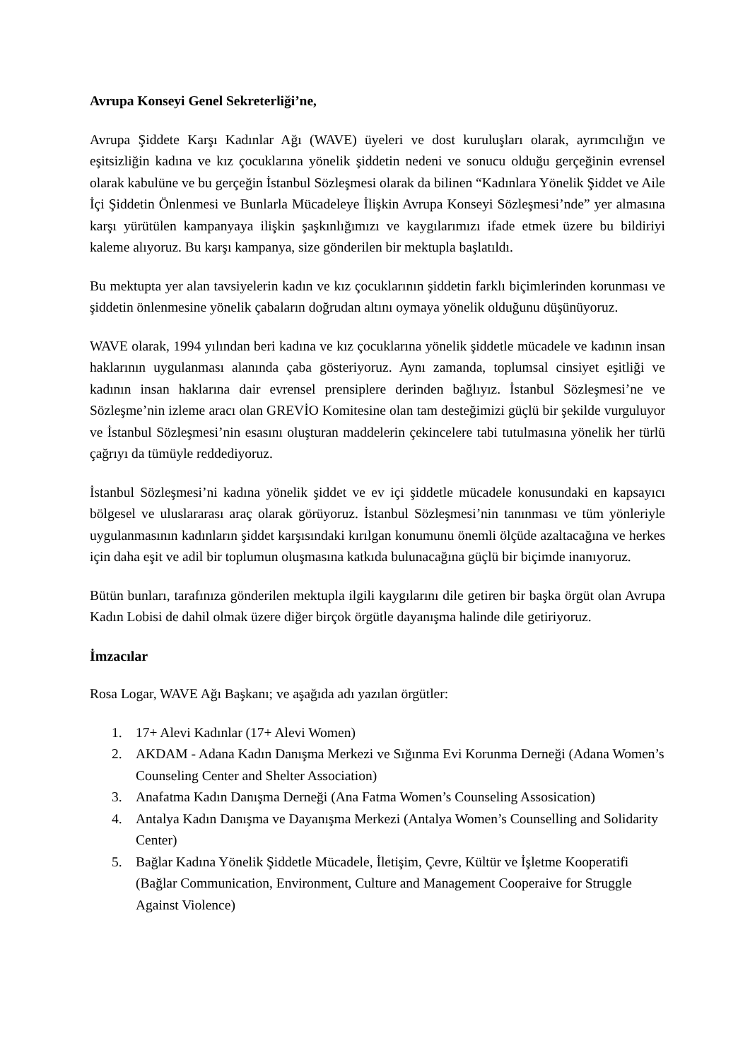Avrupa Konseyi Genel Sekreterliği’ne,
Avrupa Şiddete Karşı Kadınlar Ağı (WAVE) üyeleri ve dost kuruluşları olarak, ayrımcılığın ve eşitsizliğin kadına ve kız çocuklarına yönelik şiddetin nedeni ve sonucu olduğu gerçeğinin evrensel olarak kabulüne ve bu gerçeğin İstanbul Sözleşmesi olarak da bilinen “Kadınlara Yönelik Şiddet ve Aile İçi Şiddetin Önlenmesi ve Bunlarla Mücadeleye İlişkin Avrupa Konseyi Sözleşmesi’nde” yer almasına karşı yürütülen kampanyaya ilişkin şaşkınlığımızı ve kaygılarımızı ifade etmek üzere bu bildiriyi kaleme alıyoruz. Bu karşı kampanya, size gönderilen bir mektupla başlatıldı.
Bu mektupta yer alan tavsiyelerin kadın ve kız çocuklarının şiddetin farklı biçimlerinden korunması ve şiddetin önlenmesine yönelik çabaların doğrudan altını oymaya yönelik olduğunu düşünüyoruz.
WAVE olarak, 1994 yılından beri kadına ve kız çocuklarına yönelik şiddetle mücadele ve kadının insan haklarının uygulanması alanında çaba gösteriyoruz. Aynı zamanda, toplumsal cinsiyet eşitliği ve kadının insan haklarına dair evrensel prensiplere derinden bağlıyız. İstanbul Sözleşmesi’ne ve Sözleşme’nin izleme aracı olan GREVİO Komitesine olan tam desteğimizi güçlü bir şekilde vurguluyor ve İstanbul Sözleşmesi’nin esasını oluşturan maddelerin çekincelere tabi tutulmasına yönelik her türlü çağrıyı da tümüyle reddediyoruz.
İstanbul Sözleşmesi’ni kadına yönelik şiddet ve ev içi şiddetle mücadele konusundaki en kapsayıcı bölgesel ve uluslararası araç olarak görüyoruz. İstanbul Sözleşmesi’nin tanınması ve tüm yönleriyle uygulanmasının kadınların şiddet karşısındaki kırılgan konumunu önemli ölçüde azaltacağına ve herkes için daha eşit ve adil bir toplumun oluşmasına katkıda bulunacağına güçlü bir biçimde inanıyoruz.
Bütün bunları, tarafınıza gönderilen mektupla ilgili kaygılarını dile getiren bir başka örgüt olan Avrupa Kadın Lobisi de dahil olmak üzere diğer birçok örgütle dayanışma halinde dile getiriyoruz.
İmzacılar
Rosa Logar, WAVE Ağı Başkanı; ve aşağıda adı yazılan örgütler:
1. 17+ Alevi Kadınlar (17+ Alevi Women)
2. AKDAM - Adana Kadın Danışma Merkezi ve Sığınma Evi Korunma Derneği (Adana Women’s Counseling Center and Shelter Association)
3. Anafatma Kadın Danışma Derneği (Ana Fatma Women’s Counseling Assosication)
4. Antalya Kadın Danışma ve Dayanışma Merkezi (Antalya Women’s Counselling and Solidarity Center)
5. Bağlar Kadına Yönelik Şiddetle Mücadele, İletişim, Çevre, Kültür ve İşletme Kooperatifi (Bağlar Communication, Environment, Culture and Management Cooperaive for Struggle Against Violence)